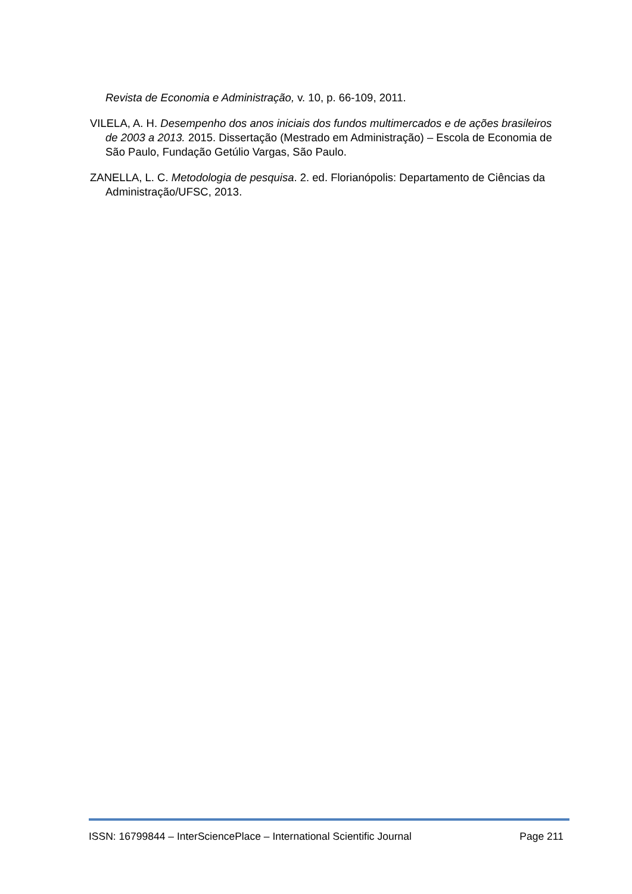Revista de Economia e Administração, v. 10, p. 66-109, 2011.
VILELA, A. H. Desempenho dos anos iniciais dos fundos multimercados e de ações brasileiros de 2003 a 2013. 2015. Dissertação (Mestrado em Administração) – Escola de Economia de São Paulo, Fundação Getúlio Vargas, São Paulo.
ZANELLA, L. C. Metodologia de pesquisa. 2. ed. Florianópolis: Departamento de Ciências da Administração/UFSC, 2013.
ISSN: 16799844 – InterSciencePlace – International Scientific Journal Page 211